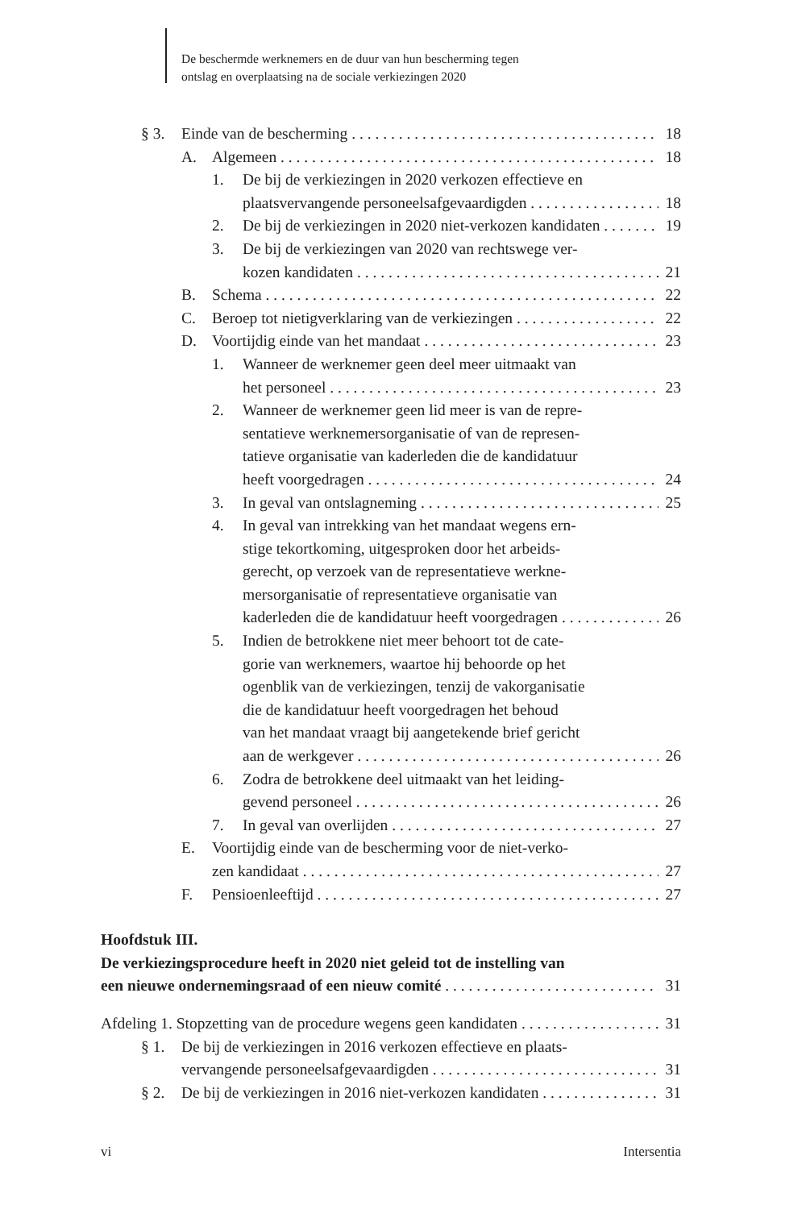De beschermde werknemers en de duur van hun bescherming tegen
ontslag en overplaatsing na de sociale verkiezingen 2020
§ 3. Einde van de bescherming 18
A. Algemeen 18
1. De bij de verkiezingen in 2020 verkozen effectieve en
plaatsvervangende personeelsafgevaardigden 18
2. De bij de verkiezingen in 2020 niet-verkozen kandidaten 19
3. De bij de verkiezingen van 2020 van rechtswege ver-
kozen kandidaten 21
B. Schema 22
C. Beroep tot nietigverklaring van de verkiezingen 22
D. Voortijdig einde van het mandaat 23
1. Wanneer de werknemer geen deel meer uitmaakt van
het personeel 23
2. Wanneer de werknemer geen lid meer is van de repre-
sentatieve werknemersorganisatie of van de represen-
tatieve organisatie van kaderleden die de kandidatuur
heeft voorgedragen 24
3. In geval van ontslagneming 25
4. In geval van intrekking van het mandaat wegens ern-
stige tekortkoming, uitgesproken door het arbeids-
gerecht, op verzoek van de representatieve werkne-
mersorganisatie of representatieve organisatie van
kaderleden die de kandidatuur heeft voorgedragen 26
5. Indien de betrokkene niet meer behoort tot de cate-
gorie van werknemers, waartoe hij behoorde op het
ogenblik van de verkiezingen, tenzij de vakorganisatie
die de kandidatuur heeft voorgedragen het behoud
van het mandaat vraagt bij aangetekende brief gericht
aan de werkgever 26
6. Zodra de betrokkene deel uitmaakt van het leiding-
gevend personeel 26
7. In geval van overlijden 27
E. Voortijdig einde van de bescherming voor de niet-verko-
zen kandidaat 27
F. Pensioenleeftijd 27
Hoofdstuk III.
De verkiezingsprocedure heeft in 2020 niet geleid tot de instelling van
een nieuwe ondernemingsraad of een nieuw comité 31
Afdeling 1. Stopzetting van de procedure wegens geen kandidaten 31
§ 1. De bij de verkiezingen in 2016 verkozen effectieve en plaats-
vervangende personeelsafgevaardigden 31
§ 2. De bij de verkiezingen in 2016 niet-verkozen kandidaten 31
vi Intersentia